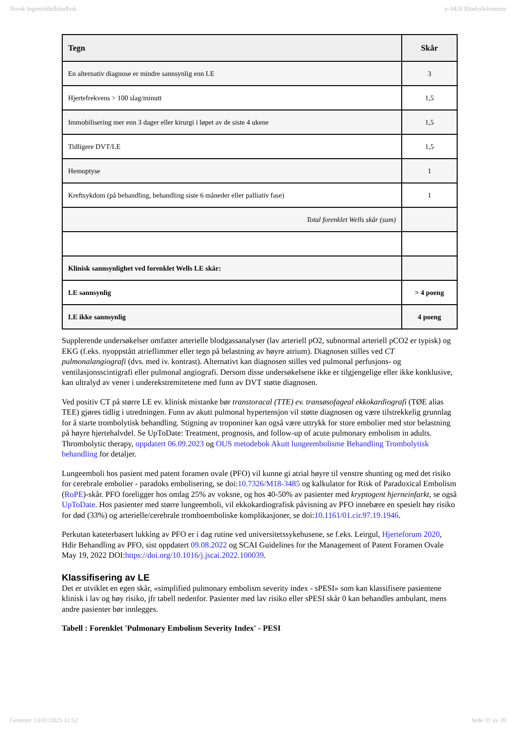Norsk legemiddelhåndbok p-3428 Blodsykdommer
| Tegn | Skår |
| --- | --- |
| En alternativ diagnose er mindre sannsynlig enn LE | 3 |
| Hjertefrekvens > 100 slag/minutt | 1,5 |
| Immobilisering mer enn 3 dager eller kirurgi i løpet av de siste 4 ukene | 1,5 |
| Tidligere DVT/LE | 1,5 |
| Hemoptyse | 1 |
| Kreftsykdom (på behandling, behandling siste 6 måneder eller palliativ fase) | 1 |
| Total forenklet Wells skår (sum) | |
| Klinisk sannsynlighet ved forenklet Wells LE skår: | |
| LE sannsynlig | > 4 poeng |
| LE ikke sannsynlig | 4 poeng |
Supplerende undersøkelser omfatter arterielle blodgassanalyser (lav arteriell pO2, subnormal arteriell pCO2 er typisk) og EKG (f.eks. nyoppstått atrieflimmer eller tegn på belastning av høyre atrium). Diagnosen stilles ved CT pulmonalangiografi (dvs. med iv. kontrast). Alternativt kan diagnosen stilles ved pulmonal perfusjons- og ventilasjonsscintigrafi eller pulmonal angiografi. Dersom disse undersøkelsene ikke er tilgjengelige eller ikke konklusive, kan ultralyd av vener i underekstremitetene med funn av DVT støtte diagnosen.
Ved positiv CT på større LE ev. klinisk mistanke bør transtoracal (TTE) ev. transøsofageal ekkokardiografi (TØE alias TEE) gjøres tidlig i utredningen. Funn av akutt pulmonal hypertensjon vil støtte diagnosen og være tilstrekkelig grunnlag for å starte trombolytisk behandling. Stigning av troponiner kan også være uttrykk for store embolier med stor belastning på høyre hjertehalvdel. Se UpToDate: Treatment, prognosis, and follow-up of acute pulmonary embolism in adults. Thrombolytic therapy, oppdatert 06.09.2023 og OUS metodebok Akutt lungeembolisme Behandling Trombolytisk behandling for detaljer.
Lungeemboli hos pasient med patent foramen ovale (PFO) vil kunne gi atrial høyre til venstre shunting og med det risiko for cerebrale embolier - paradoks embolisering, se doi:10.7326/M18-3485 og kalkulator for Risk of Paradoxical Embolism (RoPE)-skår. PFO foreligger hos omlag 25% av voksne, og hos 40-50% av pasienter med kryptogent hjerneinfarkt, se også UpToDate. Hos pasienter med større lungeemboli, vil ekkokardiografisk påvisning av PFO innebære en spesielt høy risiko for død (33%) og arterielle/cerebrale tromboemboliske komplikasjoner, se doi:10.1161/01.cir.97.19.1946.
Perkutan kateterbasert lukking av PFO er i dag rutine ved universitetssykehusene, se f.eks. Leirgul, Hjerteforum 2020, Hdir Behandling av PFO, sist oppdatert 09.08.2022 og SCAI Guidelines for the Management of Patent Foramen Ovale May 19, 2022 DOI:https://doi.org/10.1016/j.jscai.2022.100039.
Klassifisering av LE
Det er utviklet en egen skår, «simplified pulmonary embolism severity index - sPESI» som kan klassifisere pasientene klinisk i lav og høy risiko, jfr tabell nedenfor. Pasienter med lav risiko eller sPESI skår 0 kan behandles ambulant, mens andre pasienter bør innlegges.
Tabell : Forenklet 'Pulmonary Embolism Severity Index' - PESI
Generert 13/01/2025 11:52 Side 31 av 39